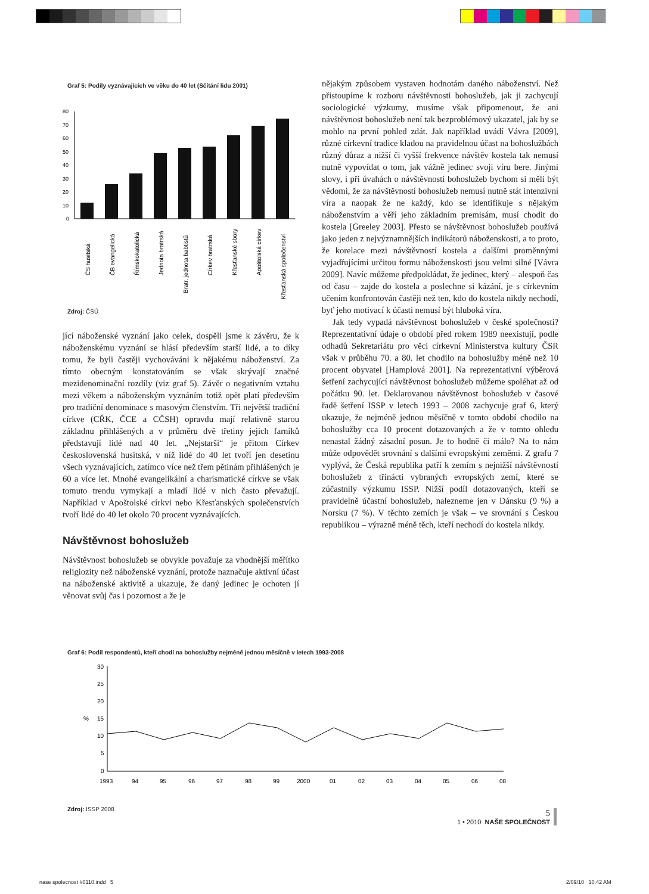Graf 5: Podíly vyznávajících ve věku do 40 let (Sčítání lidu 2001)
80
70
60
50
40
30
20
10
0
ČS husitská
ČB evangelická
Římskokatolická
Jednota bratrská
Bratr. jednota babtistů
Církev bratrská
Křesťanské sbory
Apoštolská církev
Křesťanská společenství
Zdroj: ČSÚ
jící náboženské vyznání jako celek, dospěli jsme k závěru, že k náboženskému vyznání se hlásí především starší lidé, a to díky tomu, že byli častěji vychováváni k nějakému náboženství. Za tímto obecným konstatováním se však skrývají značné mezidenominační rozdíly (viz graf 5). Závěr o negativním vztahu mezi věkem a náboženským vyznáním totiž opět platí především pro tradiční denominace s masovým členstvím. Tři největší tradiční církve (CŘK, ČCE a CČSH) opravdu mají relativně starou základnu přihlášených a v průměru dvě třetiny jejich farníků představují lidé nad 40 let. „Nejstarší“ je přitom Církev československá husitská, v níž lidé do 40 let tvoří jen desetinu všech vyznávajících, zatímco více než třem pětinám přihlášených je 60 a více let. Mnohé evangelikální a charismatické církve se však tomuto trendu vymykají a mladí lidé v nich často převažují. Například v Apoštolské církvi nebo Křesťanských společenstvích tvoří lidé do 40 let okolo 70 procent vyznávajících.
Návštěvnost bohoslužeb
Návštěvnost bohoslužeb se obvykle považuje za vhodnější měřítko religiozity než náboženské vyznání, protože naznačuje aktivní účast na náboženské aktivitě a ukazuje, že daný jedinec je ochoten jí věnovat svůj čas i pozornost a že je
nějakým způsobem vystaven hodnotám daného náboženství. Než přistoupíme k rozboru návštěvnosti bohoslužeb, jak ji zachycují sociologické výzkumy, musíme však připomenout, že ani návštěvnost bohoslužeb není tak bezproblémový ukazatel, jak by se mohlo na první pohled zdát. Jak například uvádí Vávra [2009], různé církevní tradice kladou na pravidelnou účast na bohoslužbách různý důraz a nižší či vyšší frekvence návštěv kostela tak nemusí nutně vypovídat o tom, jak vážně jedinec svoji víru bere. Jinými slovy, i při úvahách o návštěvnosti bohoslužeb bychom si měli být vědomi, že za návštěvností bohoslužeb nemusí nutně stát intenzivní víra a naopak že ne každý, kdo se identifikuje s nějakým náboženstvím a věří jeho základním premisám, musí chodit do kostela [Greeley 2003]. Přesto se návštěvnost bohoslužeb používá jako jeden z nejvýznamnějších indikátorů náboženskosti, a to proto, že korelace mezi návštěvností kostela a dalšími proměnnými vyjadřujícími určitou formu náboženskosti jsou velmi silné [Vávra 2009]. Navíc můžeme předpokládat, že jedinec, který – alespoň čas od času – zajde do kostela a poslechne si kázání, je s církevním učením konfrontován častěji než ten, kdo do kostela nikdy nechodí, byť jeho motivací k účasti nemusí být hluboká víra.
Jak tedy vypadá návštěvnost bohoslužeb v české společnosti? Reprezentativní údaje o období před rokem 1989 neexistují, podle odhadů Sekretariátu pro věci církevní Ministerstva kultury ČSR však v průběhu 70. a 80. let chodilo na bohoslužby méně než 10 procent obyvatel [Hamplová 2001]. Na reprezentativní výběrová šetření zachycující návštěvnost bohoslužeb můžeme spoléhat až od počátku 90. let. Deklarovanou návštěvnost bohoslužeb v časové řadě šetření ISSP v letech 1993 – 2008 zachycuje graf 6, který ukazuje, že nejméně jednou měsíčně v tomto období chodilo na bohoslužby cca 10 procent dotazovaných a že v tomto ohledu nenastal žádný zásadní posun. Je to hodně či málo? Na to nám může odpovědět srovnání s dalšími evropskými zeměmi. Z grafu 7 vyplývá, že Česká republika patří k zemím s nejnižší návštěvností bohoslužeb z třinácti vybraných evropských zemí, které se zúčastnily výzkumu ISSP. Nižší podíl dotazovaných, kteří se pravidelně účastní bohoslužeb, nalezneme jen v Dánsku (9 %) a Norsku (7 %). V těchto zemích je však – ve srovnání s Českou republikou – výrazně méně těch, kteří nechodí do kostela nikdy.
Graf 6: Podíl respondentů, kteří chodí na bohoslužby nejméně jednou měsíčně v letech 1993-2008
30
25
20
%
15
10
5
0
1993
94
95
96
97
98
99
2000
01
02
03
04
05
06
08
Zdroj: ISSP 2008
5
1 • 2010 NAŠE SPOLEČNOST
nase spolecnost #0110.indd 5 2/09/10 10:42 AM